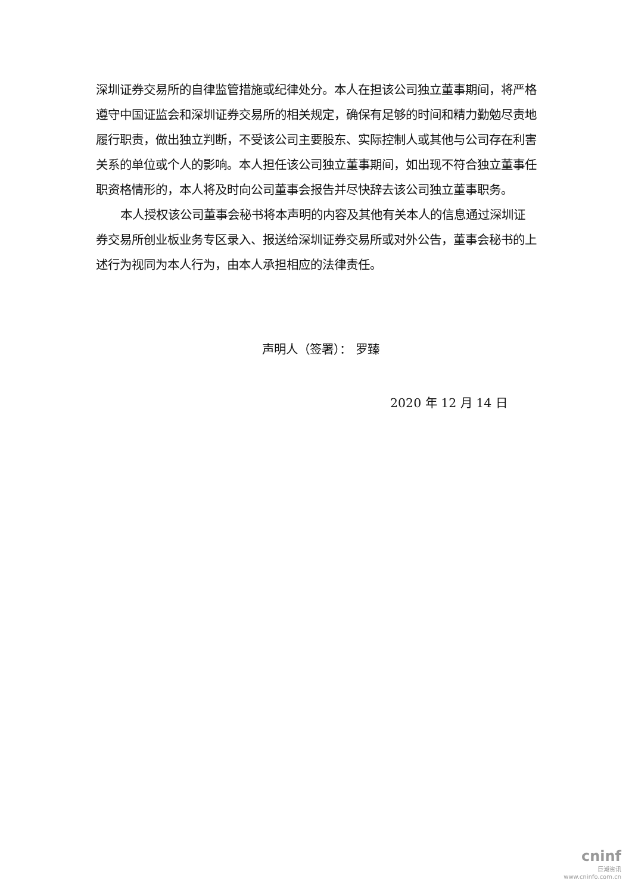深圳证券交易所的自律监管措施或纪律处分。本人在担该公司独立董事期间，将严格遵守中国证监会和深圳证券交易所的相关规定，确保有足够的时间和精力勤勉尽责地履行职责，做出独立判断，不受该公司主要股东、实际控制人或其他与公司存在利害关系的单位或个人的影响。本人担任该公司独立董事期间，如出现不符合独立董事任职资格情形的，本人将及时向公司董事会报告并尽快辞去该公司独立董事职务。
本人授权该公司董事会秘书将本声明的内容及其他有关本人的信息通过深圳证券交易所创业板业务专区录入、报送给深圳证券交易所或对外公告，董事会秘书的上述行为视同为本人行为，由本人承担相应的法律责任。
声明人（签署）： 罗臻
2020 年 12 月 14 日
cninf
巨潮资讯
www.cninfo.com.cn